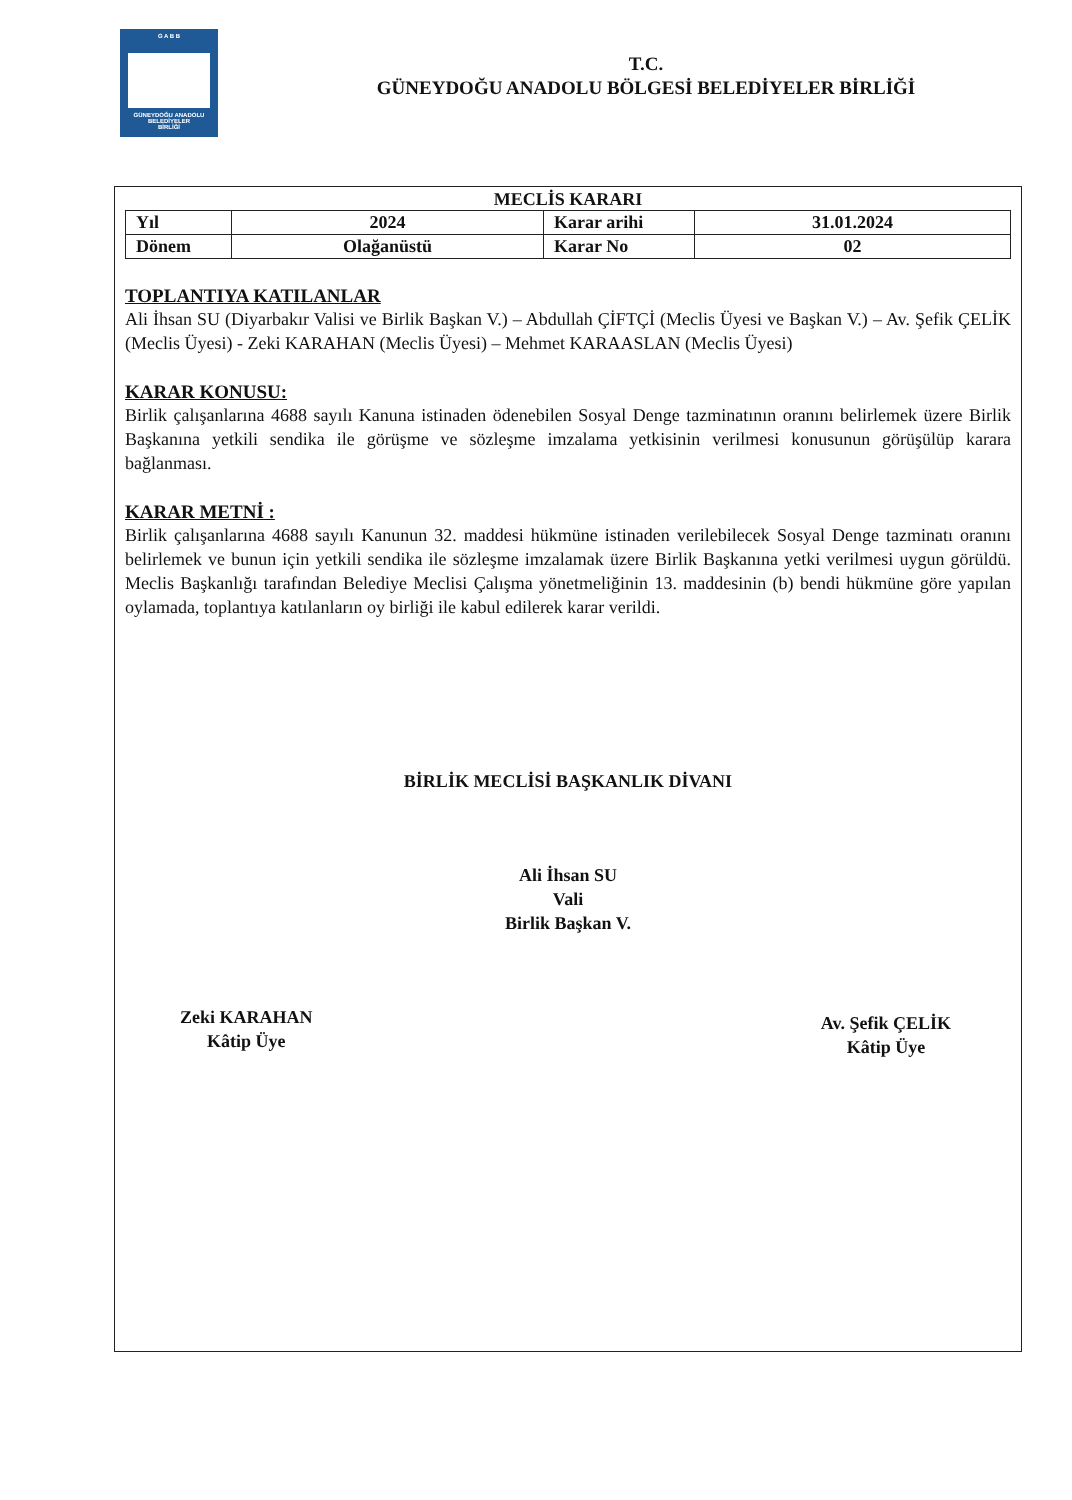G A B B
GÜNEYDOĞU ANADOLU
BELEDİYELER
BİRLİĞİ
T.C.
GÜNEYDOĞU ANADOLU BÖLGESİ BELEDİYELER BİRLİĞİ
MECLİS KARARI
| Yıl | 2024 | Karar arihi | 31.01.2024 |
| Dönem | Olağanüstü | Karar No | 02 |
TOPLANTIYA KATILANLAR
Ali İhsan SU (Diyarbakır Valisi ve Birlik Başkan V.) – Abdullah ÇİFTÇİ (Meclis Üyesi ve Başkan V.) – Av. Şefik ÇELİK (Meclis Üyesi) - Zeki KARAHAN (Meclis Üyesi) – Mehmet KARAASLAN (Meclis Üyesi)
KARAR KONUSU:
Birlik çalışanlarına 4688 sayılı Kanuna istinaden ödenebilen Sosyal Denge tazminatının oranını belirlemek üzere Birlik Başkanına yetkili sendika ile görüşme ve sözleşme imzalama yetkisinin verilmesi konusunun görüşülüp karara bağlanması.
KARAR METNİ :
Birlik çalışanlarına 4688 sayılı Kanunun 32. maddesi hükmüne istinaden verilebilecek Sosyal Denge tazminatı oranını belirlemek ve bunun için yetkili sendika ile sözleşme imzalamak üzere Birlik Başkanına yetki verilmesi uygun görüldü. Meclis Başkanlığı tarafından Belediye Meclisi Çalışma yönetmeliğinin 13. maddesinin (b) bendi hükmüne göre yapılan oylamada, toplantıya katılanların oy birliği ile kabul edilerek karar verildi.
BİRLİK MECLİSİ BAŞKANLIK DİVANI
Ali İhsan SU
Vali
Birlik Başkan V.
Zeki KARAHAN
Kâtip Üye
Av. Şefik ÇELİK
Kâtip Üye